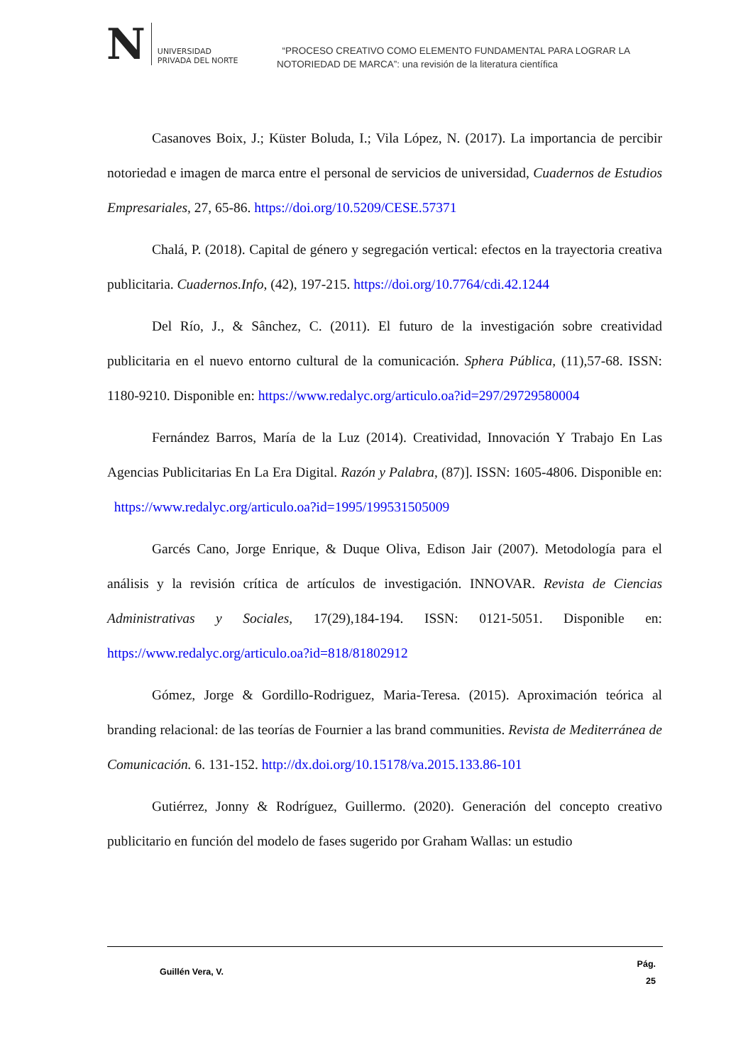N
UNIVERSIDAD
PRIVADA DEL NORTE
“PROCESO CREATIVO COMO ELEMENTO FUNDAMENTAL PARA LOGRAR LA
NOTORIEDAD DE MARCA”: una revisión de la literatura científica
Casanoves Boix, J.; Küster Boluda, I.; Vila López, N. (2017). La importancia de percibir notoriedad e imagen de marca entre el personal de servicios de universidad, Cuadernos de Estudios Empresariales, 27, 65-86. https://doi.org/10.5209/CESE.57371
Chalá, P. (2018). Capital de género y segregación vertical: efectos en la trayectoria creativa publicitaria. Cuadernos.Info, (42), 197-215. https://doi.org/10.7764/cdi.42.1244
Del Río, J., & Sânchez, C. (2011). El futuro de la investigación sobre creatividad publicitaria en el nuevo entorno cultural de la comunicación. Sphera Pública, (11),57-68. ISSN: 1180-9210. Disponible en: https://www.redalyc.org/articulo.oa?id=297/29729580004
Fernández Barros, María de la Luz (2014). Creatividad, Innovación Y Trabajo En Las Agencias Publicitarias En La Era Digital. Razón y Palabra, (87)]. ISSN: 1605-4806. Disponible en: https://www.redalyc.org/articulo.oa?id=1995/199531505009
Garcés Cano, Jorge Enrique, & Duque Oliva, Edison Jair (2007). Metodología para el análisis y la revisión crítica de artículos de investigación. INNOVAR. Revista de Ciencias Administrativas y Sociales, 17(29),184-194. ISSN: 0121-5051. Disponible en: https://www.redalyc.org/articulo.oa?id=818/81802912
Gómez, Jorge & Gordillo-Rodriguez, Maria-Teresa. (2015). Aproximación teórica al branding relacional: de las teorías de Fournier a las brand communities. Revista de Mediterránea de Comunicación. 6. 131-152. http://dx.doi.org/10.15178/va.2015.133.86-101
Gutiérrez, Jonny & Rodríguez, Guillermo. (2020). Generación del concepto creativo publicitario en función del modelo de fases sugerido por Graham Wallas: un estudio
Guillén Vera, V.
Pág.
25